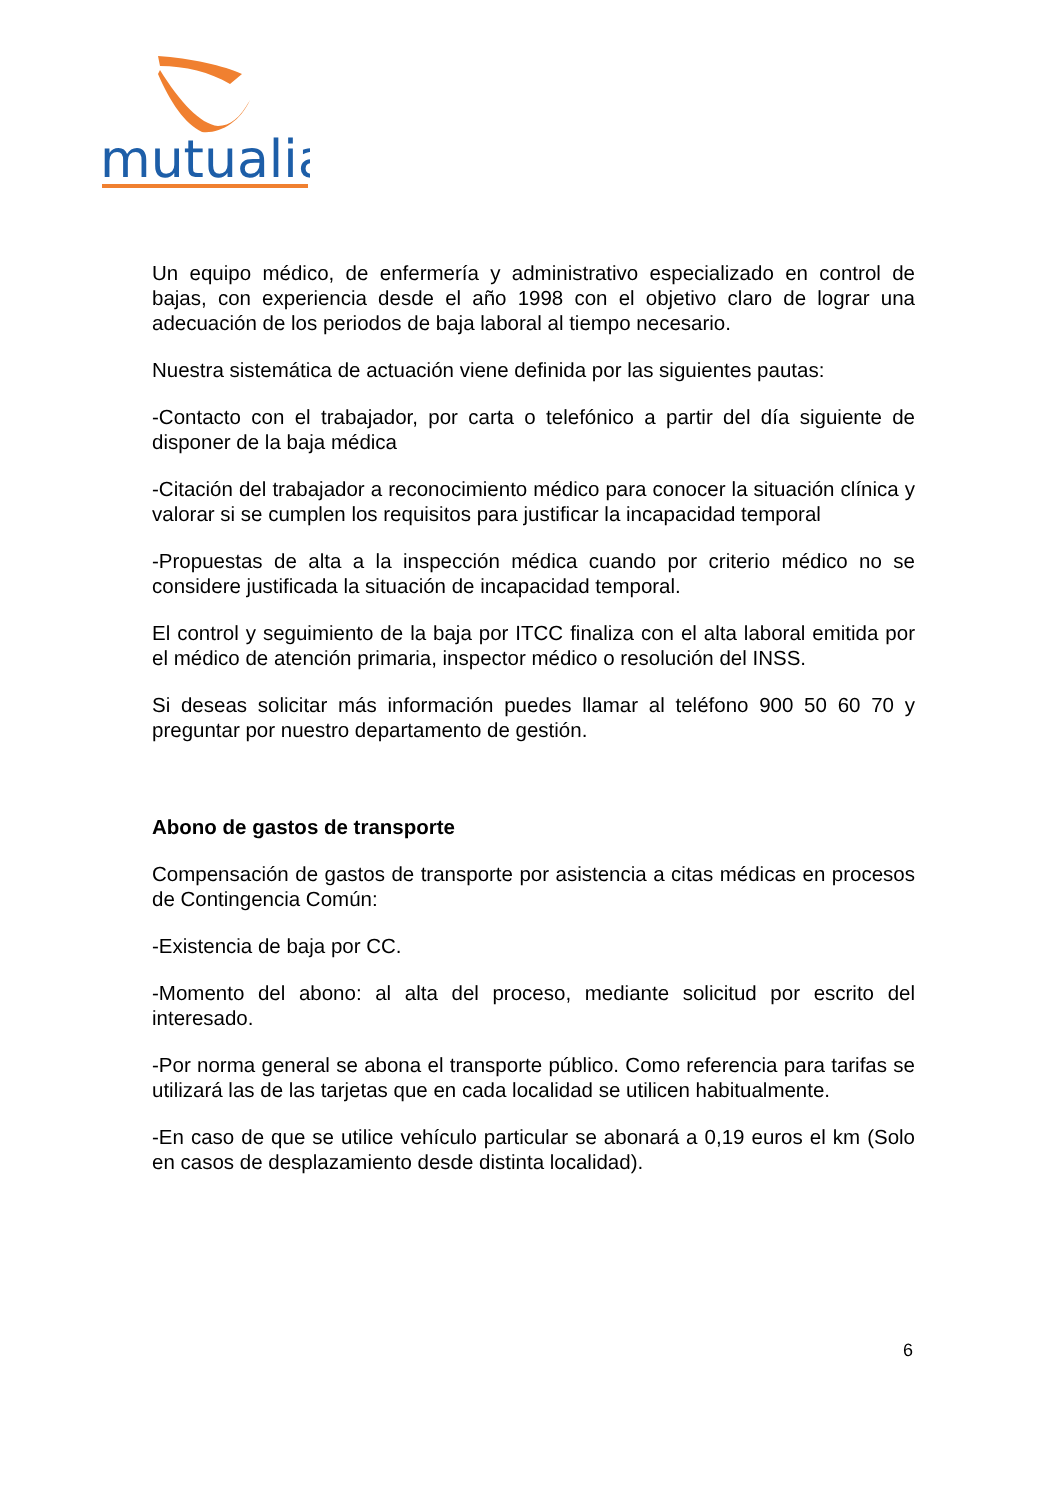mutualia
Un equipo médico, de enfermería y administrativo especializado en control de bajas, con experiencia desde el año 1998 con el objetivo claro de lograr una adecuación de los periodos de baja laboral al tiempo necesario.
Nuestra sistemática de actuación viene definida por las siguientes pautas:
-Contacto con el trabajador, por carta o telefónico a partir del día siguiente de disponer de la baja médica
-Citación del trabajador a reconocimiento médico para conocer la situación clínica y valorar si se cumplen los requisitos para justificar la incapacidad temporal
-Propuestas de alta a la inspección médica cuando por criterio médico no se considere justificada la situación de incapacidad temporal.
El control y seguimiento de la baja por ITCC finaliza con el alta laboral emitida por el médico de atención primaria, inspector médico o resolución del INSS.
Si deseas solicitar más información puedes llamar al teléfono 900 50 60 70 y preguntar por nuestro departamento de gestión.
Abono de gastos de transporte
Compensación de gastos de transporte por asistencia a citas médicas en procesos de Contingencia Común:
-Existencia de baja por CC.
-Momento del abono: al alta del proceso, mediante solicitud por escrito del interesado.
-Por norma general se abona el transporte público. Como referencia para tarifas se utilizará las de las tarjetas que en cada localidad se utilicen habitualmente.
-En caso de que se utilice vehículo particular se abonará a 0,19 euros el km (Solo en casos de desplazamiento desde distinta localidad).
6